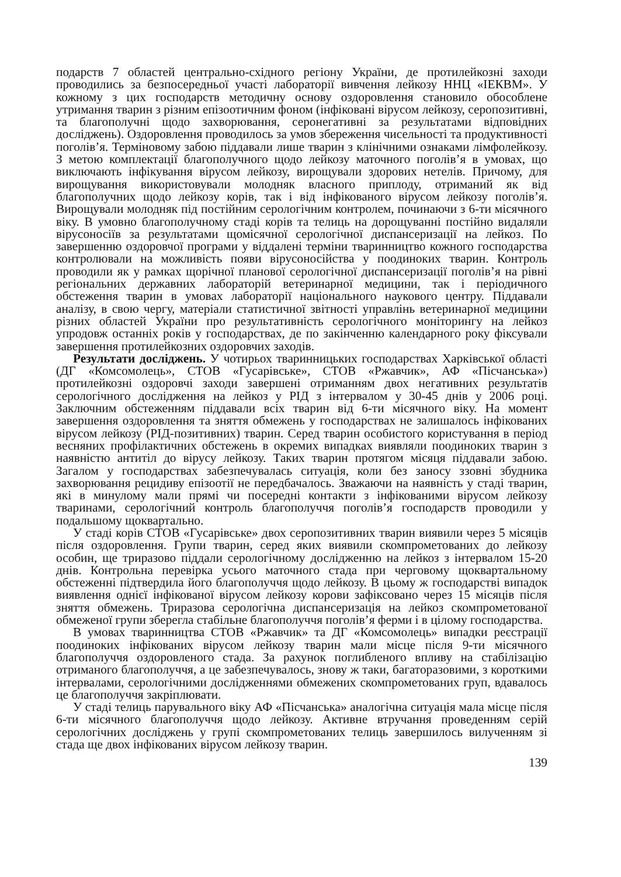подарств 7 областей центрально-східного регіону України, де протилейкозні заходи проводились за безпосередньої участі лабораторії вивчення лейкозу ННЦ «ІЕКВМ». У кожному з цих господарств методичну основу оздоровлення становило обособлене утримання тварин з різним епізоотичним фоном (інфіковані вірусом лейкозу, серопозитивні, та благополучні щодо захворювання, серонегативні за результатами відповідних досліджень). Оздоровлення проводилось за умов збереження чисельності та продуктивності поголів’я. Терміновому забою піддавали лише тварин з клінічними ознаками лімфолейкозу. З метою комплектації благополучного щодо лейкозу маточного поголів’я в умовах, що виключають інфікування вірусом лейкозу, вирощували здорових нетелів. Причому, для вирощування використовували молодняк власного приплоду, отриманий як від благополучних щодо лейкозу корів, так і від інфікованого вірусом лейкозу поголів’я. Вирощували молодняк під постійним серологічним контролем, починаючи з 6-ти місячного віку. В умовно благополучному стаді корів та телиць на дорощуванні постійно видаляли вірусоносіїв за результатами щомісячної серологічної диспансеризації на лейкоз. По завершенню оздоровчої програми у віддалені терміни тваринництво кожного господарства контролювали на можливість появи вірусоносійства у поодиноких тварин. Контроль проводили як у рамках щорічної планової серологічної диспансеризації поголів’я на рівні регіональних державних лабораторій ветеринарної медицини, так і періодичного обстеження тварин в умовах лабораторії національного наукового центру. Піддавали аналізу, в свою чергу, матеріали статистичної звітності управлінь ветеринарної медицини різних областей України про результативність серологічного моніторингу на лейкоз упродовж останніх років у господарствах, де по закінченню календарного року фіксували завершення протилейкозних оздоровчих заходів.
Результати досліджень. У чотирьох тваринницьких господарствах Харківської області (ДГ «Комсомолець», СТОВ «Гусарівське», СТОВ «Ржавчик», АФ «Пісчанська») протилейкозні оздоровчі заходи завершені отриманням двох негативних результатів серологічного дослідження на лейкоз у РІД з інтервалом у 30-45 днів у 2006 році. Заключним обстеженням піддавали всіх тварин від 6-ти місячного віку. На момент завершення оздоровлення та зняття обмежень у господарствах не залишалось інфікованих вірусом лейкозу (РІД-позитивних) тварин. Серед тварин особистого користування в період весняних профілактичних обстежень в окремих випадках виявляли поодиноких тварин з наявністю антитіл до вірусу лейкозу. Таких тварин протягом місяця піддавали забою. Загалом у господарствах забезпечувалась ситуація, коли без заносу ззовні збудника захворювання рецидиву епізоотії не передбачалось. Зважаючи на наявність у стаді тварин, які в минулому мали прямі чи посередні контакти з інфікованими вірусом лейкозу тваринами, серологічний контроль благополуччя поголів’я господарств проводили у подальшому щоквартально.
У стаді корів СТОВ «Гусарівське» двох серопозитивних тварин виявили через 5 місяців після оздоровлення. Групи тварин, серед яких виявили скомпрометованих до лейкозу особин, ще триразово піддали серологічному дослідженню на лейкоз з інтервалом 15-20 днів. Контрольна перевірка усього маточного стада при черговому щоквартальному обстеженні підтвердила його благополуччя щодо лейкозу. В цьому ж господарстві випадок виявлення однієї інфікованої вірусом лейкозу корови зафіксовано через 15 місяців після зняття обмежень. Триразова серологічна диспансеризація на лейкоз скомпрометованої обмеженої групи зберегла стабільне благополуччя поголів’я ферми і в цілому господарства.
В умовах тваринництва СТОВ «Ржавчик» та ДГ «Комсомолець» випадки реєстрації поодиноких інфікованих вірусом лейкозу тварин мали місце після 9-ти місячного благополуччя оздоровленого стада. За рахунок поглибленого впливу на стабілізацію отриманого благополуччя, а це забезпечувалось, знову ж таки, багаторазовими, з короткими інтервалами, серологічними дослідженнями обмежених скомпрометованих груп, вдавалось це благополуччя закріплювати.
У стаді телиць парувального віку АФ «Пісчанська» аналогічна ситуація мала місце після 6-ти місячного благополуччя щодо лейкозу. Активне втручання проведенням серій серологічних досліджень у групі скомпрометованих телиць завершилось вилученням зі стада ще двох інфікованих вірусом лейкозу тварин.
139